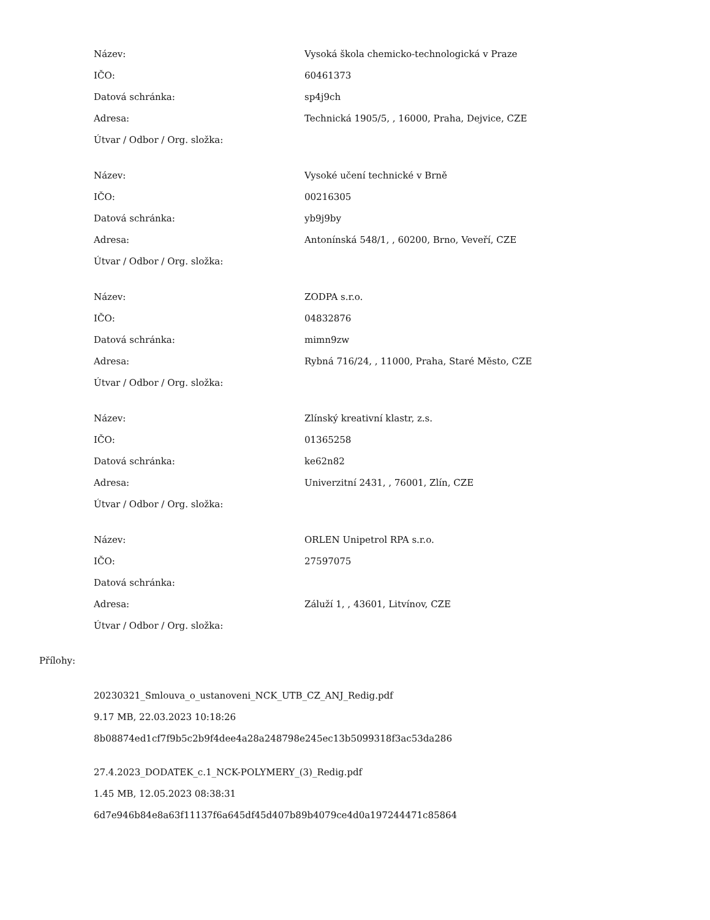| Název: | Vysoká škola chemicko-technologická v Praze |
| IČO: | 60461373 |
| Datová schránka: | sp4j9ch |
| Adresa: | Technická 1905/5, , 16000, Praha, Dejvice, CZE |
| Útvar / Odbor / Org. složka: | |
| Název: | Vysoké učení technické v Brně |
| IČO: | 00216305 |
| Datová schránka: | yb9j9by |
| Adresa: | Antonínská 548/1, , 60200, Brno, Veveří, CZE |
| Útvar / Odbor / Org. složka: | |
| Název: | ZODPA s.r.o. |
| IČO: | 04832876 |
| Datová schránka: | mimn9zw |
| Adresa: | Rybná 716/24, , 11000, Praha, Staré Město, CZE |
| Útvar / Odbor / Org. složka: | |
| Název: | Zlínský kreativní klastr, z.s. |
| IČO: | 01365258 |
| Datová schránka: | ke62n82 |
| Adresa: | Univerzitní 2431, , 76001, Zlín, CZE |
| Útvar / Odbor / Org. složka: | |
| Název: | ORLEN Unipetrol RPA s.r.o. |
| IČO: | 27597075 |
| Datová schránka: | |
| Adresa: | Záluží 1, , 43601, Litvínov, CZE |
| Útvar / Odbor / Org. složka: | |
Přílohy:
20230321_Smlouva_o_ustanoveni_NCK_UTB_CZ_ANJ_Redig.pdf
9.17 MB, 22.03.2023 10:18:26
8b08874ed1cf7f9b5c2b9f4dee4a28a248798e245ec13b5099318f3ac53da286
27.4.2023_DODATEK_c.1_NCK-POLYMERY_(3)_Redig.pdf
1.45 MB, 12.05.2023 08:38:31
6d7e946b84e8a63f11137f6a645df45d407b89b4079ce4d0a197244471c85864